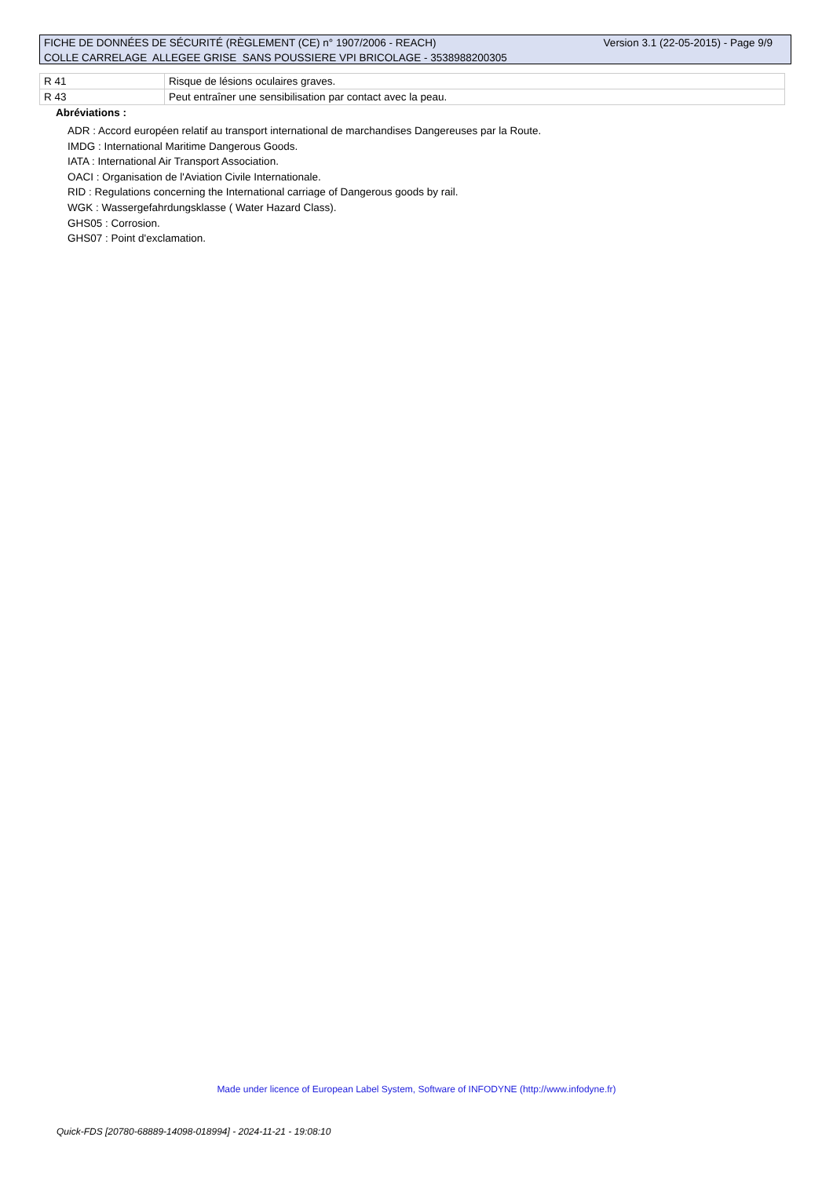Version 3.1 (22-05-2015) - Page 9/9 FICHE DE DONNÉES DE SÉCURITÉ (RÈGLEMENT (CE) n° 1907/2006 - REACH)
COLLE CARRELAGE ALLEGEE GRISE SANS POUSSIERE VPI BRICOLAGE - 3538988200305
| R 41 | Risque de lésions oculaires graves. |
| R 43 | Peut entraîner une sensibilisation par contact avec la peau. |
Abréviations :
ADR : Accord européen relatif au transport international de marchandises Dangereuses par la Route.
IMDG : International Maritime Dangerous Goods.
IATA : International Air Transport Association.
OACI : Organisation de l'Aviation Civile Internationale.
RID : Regulations concerning the International carriage of Dangerous goods by rail.
WGK : Wassergefahrdungsklasse ( Water Hazard Class).
GHS05 : Corrosion.
GHS07 : Point d'exclamation.
Made under licence of European Label System, Software of INFODYNE (http://www.infodyne.fr)
Quick-FDS [20780-68889-14098-018994] - 2024-11-21 - 19:08:10